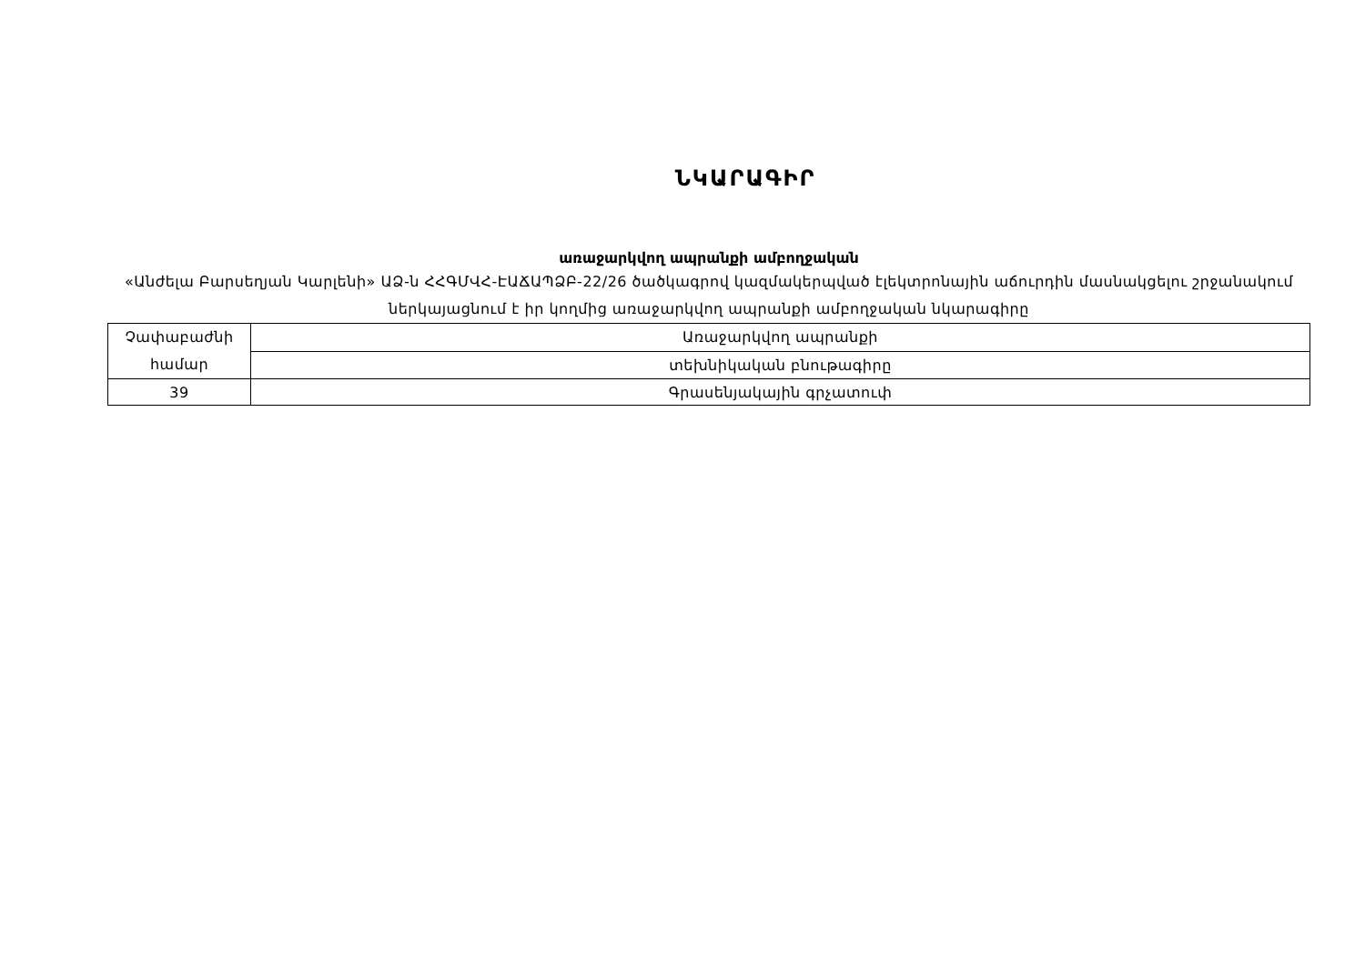ՆԿԱՐԱԳԻՐ
առաջարկվող ապրանքի ամբողջական
«Անժելա Բարսեղյան Կարլենի» ԱՁ-ն ՀՀԳՄՎՀ-ԷԱՃԱՊՁԲ-22/26 ծածկագրով կազմակերպված էլեկտրոնային աճուրդին մասնակցելու շրջանակում ներկայացնում է իր կողմից առաջարկվող ապրանքի ամբողջական նկարագիրը
| Չափաբաժնի համար | Առաջարկվող ապրանքի |
| | տեխնիկական բնութագիրը |
| 39 | Գրասենյակային գրչատուփ |